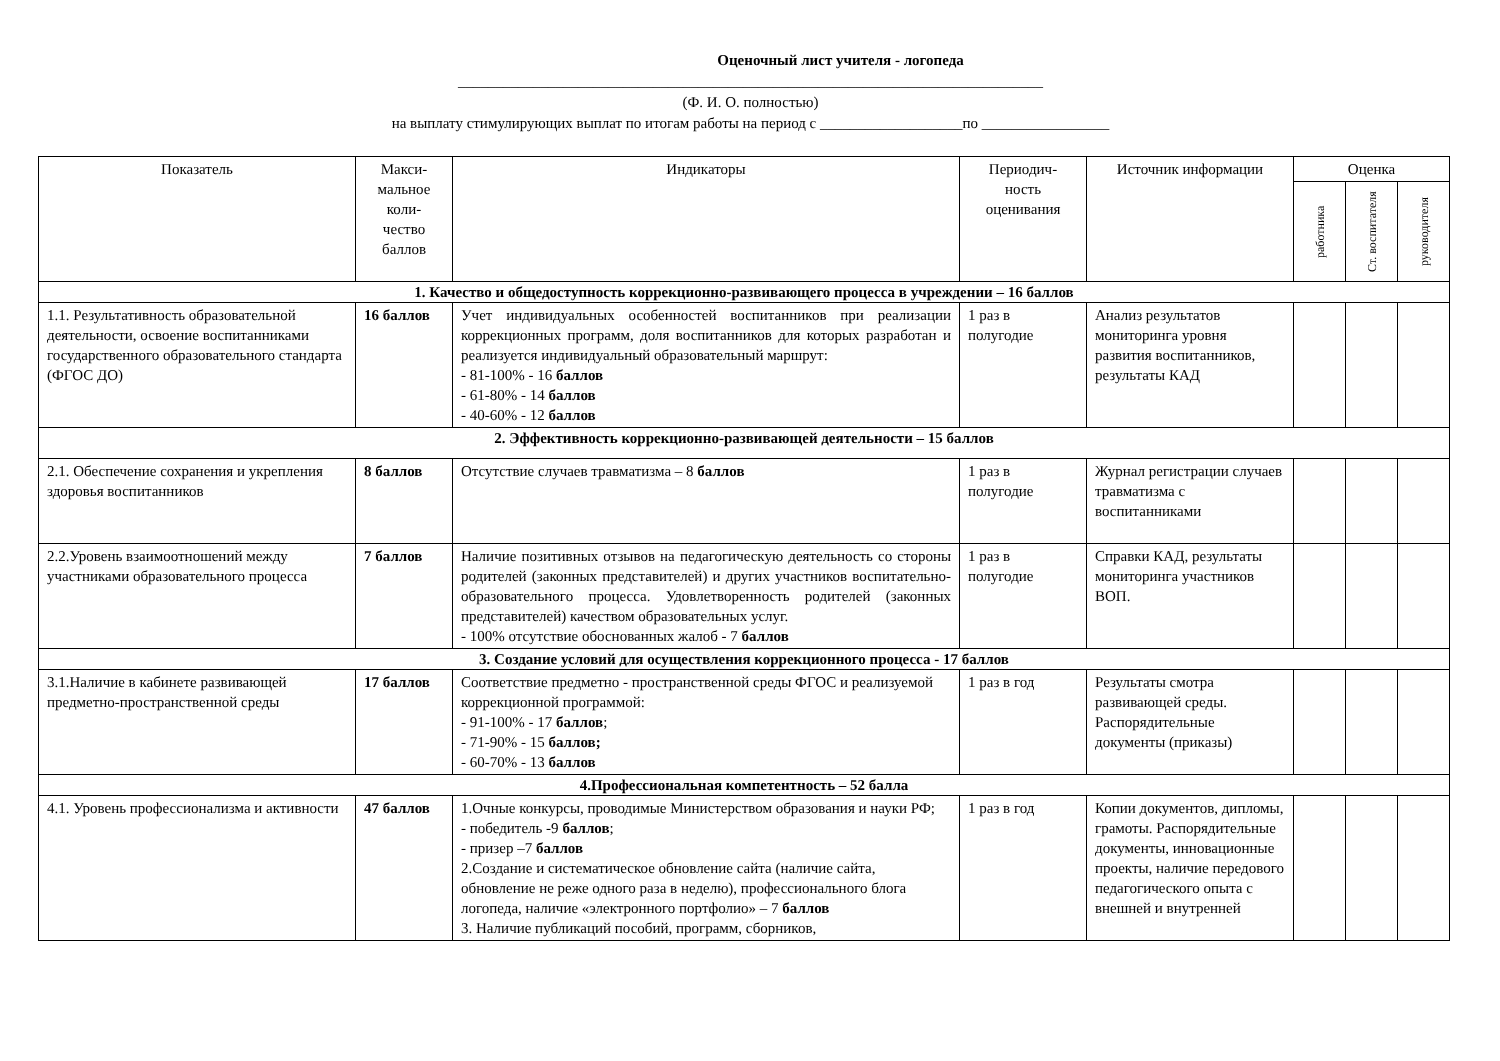Оценочный лист учителя - логопеда
______________________________________________________________________________
(Ф. И. О. полностью)
на выплату стимулирующих выплат по итогам работы на период с ___________________по _________________
| Показатель | Макси- мальное коли- чество баллов | Индикаторы | Периодич- ность оценивания | Источник информации | Оценка | | |
| --- | --- | --- | --- | --- | --- | --- | --- |
| | | | | | работника | Ст. воспитателя | руководителя |
| 1. Качество и общедоступность коррекционно-развивающего процесса в учреждении – 16 баллов | | | | | | | |
| 1.1. Результативность образовательной деятельности, освоение воспитанниками государственного образовательного стандарта (ФГОС ДО) | 16 баллов | Учет индивидуальных особенностей воспитанников при реализации коррекционных программ, доля воспитанников для которых разработан и реализуется индивидуальный образовательный маршрут: - 81-100% - 16 баллов - 61-80% - 14 баллов - 40-60% - 12 баллов | 1 раз в полугодие | Анализ результатов мониторинга уровня развития воспитанников, результаты КАД | | | |
| 2. Эффективность коррекционно-развивающей деятельности – 15 баллов | | | | | | | |
| 2.1. Обеспечение сохранения и укрепления здоровья воспитанников | 8 баллов | Отсутствие случаев травматизма – 8 баллов | 1 раз в полугодие | Журнал регистрации случаев травматизма с воспитанниками | | | |
| 2.2.Уровень взаимоотношений между участниками образовательного процесса | 7 баллов | Наличие позитивных отзывов на педагогическую деятельность со стороны родителей (законных представителей) и других участников воспитательно-образовательного процесса. Удовлетворенность родителей (законных представителей) качеством образовательных услуг. - 100% отсутствие обоснованных жалоб - 7 баллов | 1 раз в полугодие | Справки КАД, результаты мониторинга участников ВОП. | | | |
| 3. Создание условий для осуществления коррекционного процесса - 17 баллов | | | | | | | |
| 3.1.Наличие в кабинете развивающей предметно-пространственной среды | 17 баллов | Соответствие предметно - пространственной среды ФГОС и реализуемой коррекционной программой: - 91-100% - 17 баллов ; - 71-90% - 15 баллов; - 60-70% - 13 баллов | 1 раз в год | Результаты смотра развивающей среды. Распорядительные документы (приказы) | | | |
| 4.Профессиональная компетентность – 52 балла | | | | | | | |
| 4.1. Уровень профессионализма и активности | 47 баллов | 1.Очные конкурсы, проводимые Министерством образования и науки РФ; - победитель -9 баллов ; - призер –7 баллов 2.Создание и систематическое обновление сайта (наличие сайта, обновление не реже одного раза в неделю), профессионального блога логопеда, наличие «электронного портфолио» – 7 баллов 3. Наличие публикаций пособий, программ, сборников, | 1 раз в год | Копии документов, дипломы, грамоты. Распорядительные документы, инновационные проекты, наличие передового педагогического опыта с внешней и внутренней | | | |